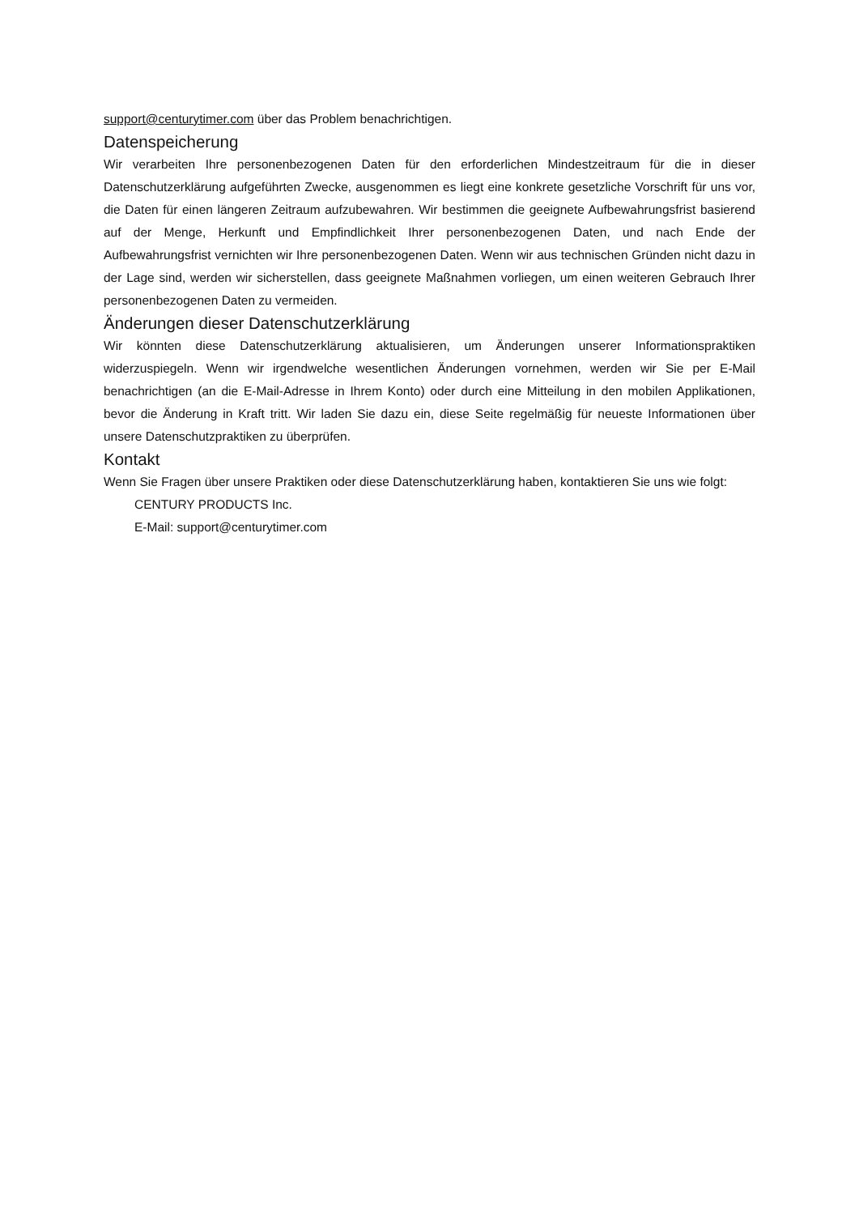support@centurytimer.com über das Problem benachrichtigen.
Datenspeicherung
Wir verarbeiten Ihre personenbezogenen Daten für den erforderlichen Mindestzeitraum für die in dieser Datenschutzerklärung aufgeführten Zwecke, ausgenommen es liegt eine konkrete gesetzliche Vorschrift für uns vor, die Daten für einen längeren Zeitraum aufzubewahren. Wir bestimmen die geeignete Aufbewahrungsfrist basierend auf der Menge, Herkunft und Empfindlichkeit Ihrer personenbezogenen Daten, und nach Ende der Aufbewahrungsfrist vernichten wir Ihre personenbezogenen Daten. Wenn wir aus technischen Gründen nicht dazu in der Lage sind, werden wir sicherstellen, dass geeignete Maßnahmen vorliegen, um einen weiteren Gebrauch Ihrer personenbezogenen Daten zu vermeiden.
Änderungen dieser Datenschutzerklärung
Wir könnten diese Datenschutzerklärung aktualisieren, um Änderungen unserer Informationspraktiken widerzuspiegeln. Wenn wir irgendwelche wesentlichen Änderungen vornehmen, werden wir Sie per E-Mail benachrichtigen (an die E-Mail-Adresse in Ihrem Konto) oder durch eine Mitteilung in den mobilen Applikationen, bevor die Änderung in Kraft tritt. Wir laden Sie dazu ein, diese Seite regelmäßig für neueste Informationen über unsere Datenschutzpraktiken zu überprüfen.
Kontakt
Wenn Sie Fragen über unsere Praktiken oder diese Datenschutzerklärung haben, kontaktieren Sie uns wie folgt:
CENTURY PRODUCTS Inc.
E-Mail: support@centurytimer.com